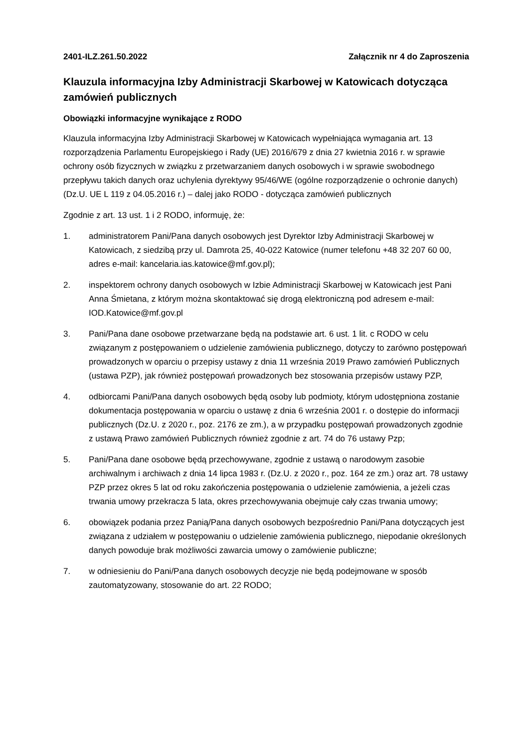2401-ILZ.261.50.2022 Załącznik nr 4 do Zaproszenia
Klauzula informacyjna Izby Administracji Skarbowej w Katowicach dotycząca zamówień publicznych
Obowiązki informacyjne wynikające z RODO
Klauzula informacyjna Izby Administracji Skarbowej w Katowicach wypełniająca wymagania art. 13 rozporządzenia Parlamentu Europejskiego i Rady (UE) 2016/679 z dnia 27 kwietnia 2016 r. w sprawie ochrony osób fizycznych w związku z przetwarzaniem danych osobowych i w sprawie swobodnego przepływu takich danych oraz uchylenia dyrektywy 95/46/WE (ogólne rozporządzenie o ochronie danych) (Dz.U. UE L 119 z 04.05.2016 r.) – dalej jako RODO - dotycząca zamówień publicznych
Zgodnie z art. 13 ust. 1 i 2 RODO, informuję, że:
1. administratorem Pani/Pana danych osobowych jest Dyrektor Izby Administracji Skarbowej w Katowicach, z siedzibą przy ul. Damrota 25, 40-022 Katowice (numer telefonu +48 32 207 60 00, adres e-mail: kancelaria.ias.katowice@mf.gov.pl);
2. inspektorem ochrony danych osobowych w Izbie Administracji Skarbowej w Katowicach jest Pani Anna Śmietana, z którym można skontaktować się drogą elektroniczną pod adresem e-mail: IOD.Katowice@mf.gov.pl
3. Pani/Pana dane osobowe przetwarzane będą na podstawie art. 6 ust. 1 lit. c RODO w celu związanym z postępowaniem o udzielenie zamówienia publicznego, dotyczy to zarówno postępowań prowadzonych w oparciu o przepisy ustawy z dnia 11 września 2019 Prawo zamówień Publicznych (ustawa PZP), jak również postępowań prowadzonych bez stosowania przepisów ustawy PZP,
4. odbiorcami Pani/Pana danych osobowych będą osoby lub podmioty, którym udostępniona zostanie dokumentacja postępowania w oparciu o ustawę z dnia 6 września 2001 r. o dostępie do informacji publicznych (Dz.U. z 2020 r., poz. 2176 ze zm.), a w przypadku postępowań prowadzonych zgodnie z ustawą Prawo zamówień Publicznych również zgodnie z art. 74 do 76 ustawy Pzp;
5. Pani/Pana dane osobowe będą przechowywane, zgodnie z ustawą o narodowym zasobie archiwalnym i archiwach z dnia 14 lipca 1983 r. (Dz.U. z 2020 r., poz. 164 ze zm.) oraz art. 78 ustawy PZP przez okres 5 lat od roku zakończenia postępowania o udzielenie zamówienia, a jeżeli czas trwania umowy przekracza 5 lata, okres przechowywania obejmuje cały czas trwania umowy;
6. obowiązek podania przez Panią/Pana danych osobowych bezpośrednio Pani/Pana dotyczących jest związana z udziałem w postępowaniu o udzielenie zamówienia publicznego, niepodanie określonych danych powoduje brak możliwości zawarcia umowy o zamówienie publiczne;
7. w odniesieniu do Pani/Pana danych osobowych decyzje nie będą podejmowane w sposób zautomatyzowany, stosowanie do art. 22 RODO;